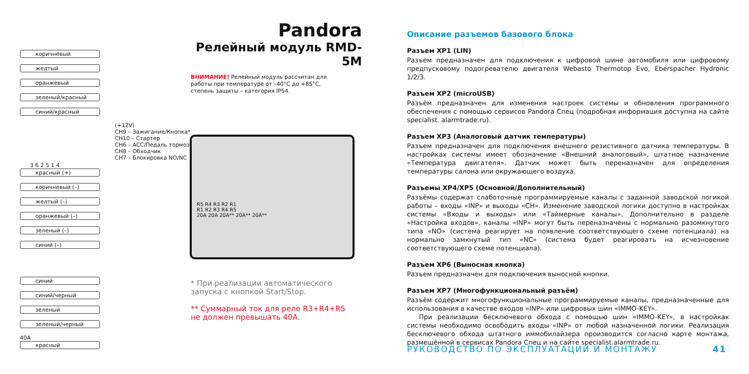Pandora
Релейный модуль RMD-5M
ВНИМАНИЕ! Релейный модуль рассчитан для работы при температуре от –40°C до +85°C, степень защиты – категория IP54.
коричневый
желтый
оранжевый
зеленый/красный
синий/красный
(+12V)
CH9 – Зажигание/Кнопка*
CH10 – Стартер
CH6 – ACC/Педаль тормоза*
CH8 – Обходчик
CH7 – Блокировка NO/NC
3 6 2 5 1 4
красный (+)
коричневый (–)
желтый (–)
оранжевый (–)
зеленый (–)
синий (–)
R5 R4 R3 R2 R1
R1 R2 R3 R4 R5
20A 20A 20A** 20A** 20A**
синий
синий/черный
зеленый
зеленый/черный
40A
красный
* При реализации автоматического запуска с кнопкой Start/Stop.
** Суммарный ток для реле R3+R4+R5 не должен превышать 40А.
Описание разъемов базового блока
Разъем XP1 (LIN)
Разъем предназначен для подключения к цифровой шине автомобиля или цифровому предпуско­вому подогревателю двигателя Webasto Thermotop Evo, Eberspacher Hydronic 1/2/3.
Разъем XP2 (microUSB)
Разъём предназначен для изменения настроек системы и обновления программного обеспе­чения с помощью сервисов Pandora Спец (подробная информация доступна на сайте specialist. alarmtrade.ru).
Разъем XP3 (Аналоговый датчик температуры)
Разъем предназначен для подключения внешнего резистивного датчика температуры. В настрой­ках системы имеет обозначение «Внешний аналоговый», штатное назначение «Температура дви­гателя». Датчик может быть переназначен для определения температуры салона или окружаю­щего воздуха.
Разъемы XP4/XP5 (Основной/Дополнительный)
Разъёмы содержат слаботочные программируемые каналы с заданной заводской логикой работы – входы «INP» и выходы «CH». Изменение заводской логики доступно в настройках системы «Вхо­ды и выходы» или «Таймерные каналы». Дополнительно в разделе «Настройка входов», каналы «INP» могут быть переназначены с нормально разомкнутого типа «NO» (система реагирует на по­явление соответствующего схеме потенциала) на нормально замкнутый тип «NC» (система будет реагировать на исчезновение соответствующего схеме потенциала).
Разъем XP6 (Выносная кнопка)
Разъем предназначен для подключения выносной кнопки.
Разъем XP7 (Многофункциональный разъём)
Разъём содержит многофункциональные программируемые каналы, предназначенные для ис­пользования в качестве входов «INP» или цифровых шин «IMMO-KEY».
При реализации бесключевого обхода с помощью шин «IMMO-KEY», в настройках системы не­обходимо освободить входы «INP» от любой назначенной логики. Реализация бесключевого об­хода штатного иммобилайзера производится согласно карте монтажа, размещённой в сервисах Pandora Спец и на сайте specialist.alarmtrade.ru.
РУКОВОДСТВО ПО ЭКСПЛУАТАЦИИ И МОНТАЖУ 41